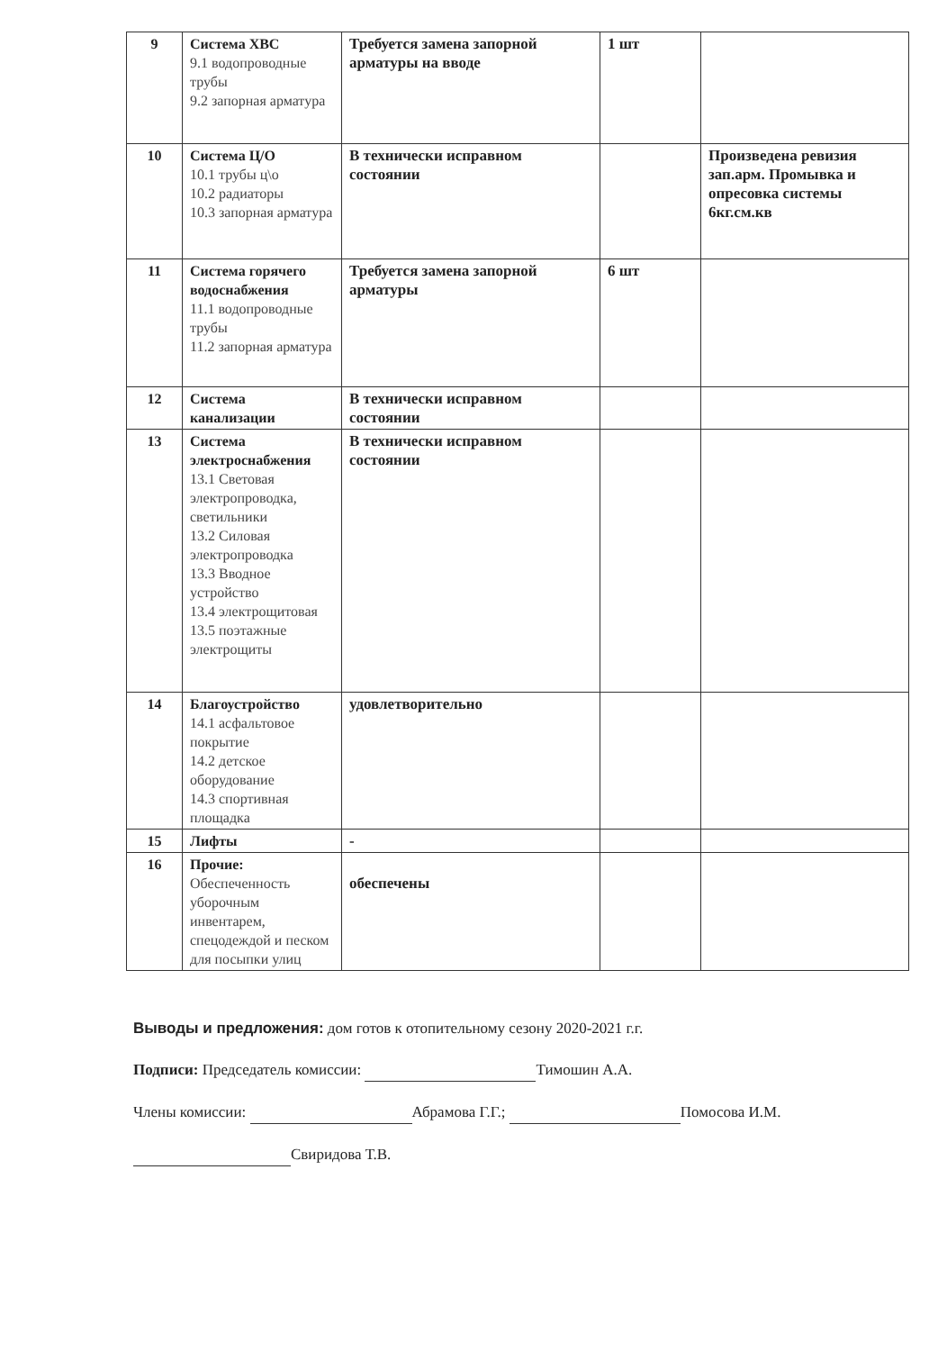| 9 | Система ХВС 9.1 водопроводные трубы 9.2 запорная арматура | Требуется замена запорной арматуры на вводе | 1 шт | |
| 10 | Система Ц/О 10.1 трубы ц\о 10.2 радиаторы 10.3 запорная арматура | В технически исправном состоянии | | Произведена ревизия зап.арм. Промывка и опресовка системы 6кг.см.кв |
| 11 | Система горячего водоснабжения 11.1 водопроводные трубы 11.2 запорная арматура | Требуется замена запорной арматуры | 6 шт | |
| 12 | Система канализации | В технически исправном состоянии | | |
| 13 | Система электроснабжения 13.1 Световая электропроводка, светильники 13.2 Силовая электропроводка 13.3 Вводное устройство 13.4 электрощитовая 13.5 поэтажные электрощиты | В технически исправном состоянии | | |
| 14 | Благоустройство 14.1 асфальтовое покрытие 14.2 детское оборудование 14.3 спортивная площадка | удовлетворительно | | |
| 15 | Лифты | - | | |
| 16 | Прочие: Обеспеченность уборочным инвентарем, спецодеждой и песком для посыпки улиц | обеспечены | | |
Выводы и предложения: дом готов к отопительному сезону 2020-2021 г.г.
Подписи: Председатель комиссии: Тимошин А.А.
Члены комиссии: Абрамова Г.Г.; Помосова И.М.
Свиридова Т.В.